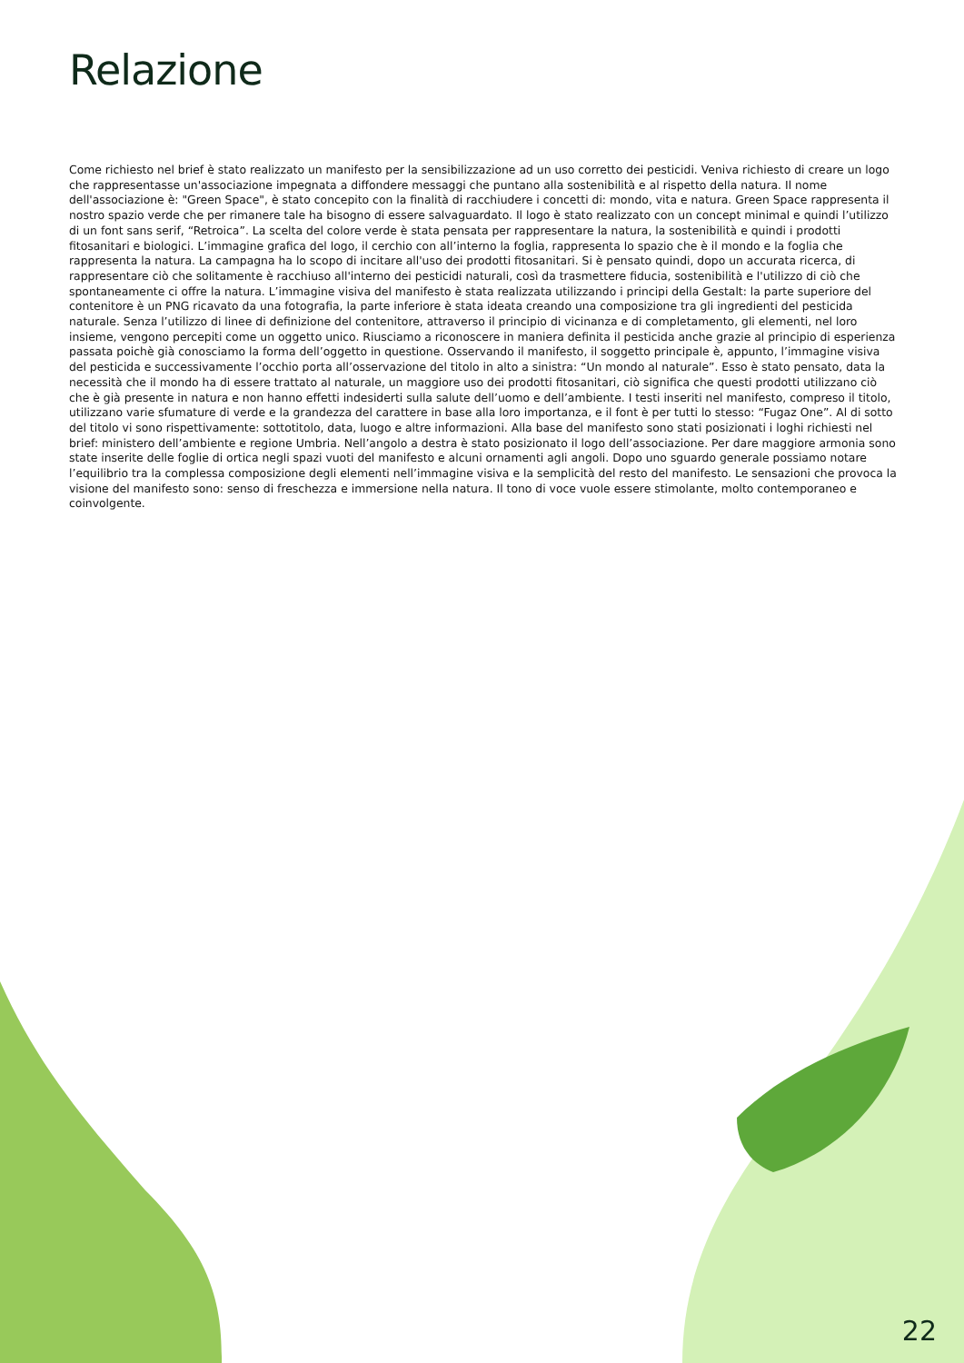Relazione
Come richiesto nel brief è stato realizzato un manifesto per la sensibilizzazione ad un uso corretto dei pesticidi. Veniva richiesto di creare un logo che rappresentasse un'associazione impegnata a diffondere messaggi che puntano alla sostenibilità e al rispetto della natura. Il nome dell'associazione è: "Green Space", è stato concepito con la finalità di racchiudere i concetti di: mondo, vita e natura. Green Space rappresenta il nostro spazio verde che per rimanere tale ha bisogno di essere salvaguardato. Il logo è stato realizzato con un concept minimal e quindi l’utilizzo di un font sans serif, “Retroica”. La scelta del colore verde è stata pensata per rappresentare la natura, la sostenibilità e quindi i prodotti fitosanitari e biologici. L’immagine grafica del logo, il cerchio con all’interno la foglia, rappresenta lo spazio che è il mondo e la foglia che rappresenta la natura. La campagna ha lo scopo di incitare all'uso dei prodotti fitosanitari. Si è pensato quindi, dopo un accurata ricerca, di rappresentare ciò che solitamente è racchiuso all'interno dei pesticidi naturali, così da trasmettere fiducia, sostenibilità e l'utilizzo di ciò che spontaneamente ci offre la natura. L’immagine visiva del manifesto è stata realizzata utilizzando i principi della Gestalt: la parte superiore del contenitore è un PNG ricavato da una fotografia, la parte inferiore è stata ideata creando una composizione tra gli ingredienti del pesticida naturale. Senza l’utilizzo di linee di definizione del contenitore, attraverso il principio di vicinanza e di completamento, gli elementi, nel loro insieme, vengono percepiti come un oggetto unico. Riusciamo a riconoscere in maniera definita il pesticida anche grazie al principio di esperienza passata poichè già conosciamo la forma dell’oggetto in questione. Osservando il manifesto, il soggetto principale è, appunto, l’immagine visiva del pesticida e successivamente l’occhio porta all’osservazione del titolo in alto a sinistra: “Un mondo al naturale”. Esso è stato pensato, data la necessità che il mondo ha di essere trattato al naturale, un maggiore uso dei prodotti fitosanitari, ciò significa che questi prodotti utilizzano ciò che è già presente in natura e non hanno effetti indesiderti sulla salute dell’uomo e dell’ambiente. I testi inseriti nel manifesto, compreso il titolo, utilizzano varie sfumature di verde e la grandezza del carattere in base alla loro importanza, e il font è per tutti lo stesso: “Fugaz One”. Al di sotto del titolo vi sono rispettivamente: sottotitolo, data, luogo e altre informazioni. Alla base del manifesto sono stati posizionati i loghi richiesti nel brief: ministero dell’ambiente e regione Umbria. Nell’angolo a destra è stato posizionato il logo dell’associazione. Per dare maggiore armonia sono state inserite delle foglie di ortica negli spazi vuoti del manifesto e alcuni ornamenti agli angoli. Dopo uno sguardo generale possiamo notare l’equilibrio tra la complessa composizione degli elementi nell’immagine visiva e la semplicità del resto del manifesto. Le sensazioni che provoca la visione del manifesto sono: senso di freschezza e immersione nella natura. Il tono di voce vuole essere stimolante, molto contemporaneo e coinvolgente.
22